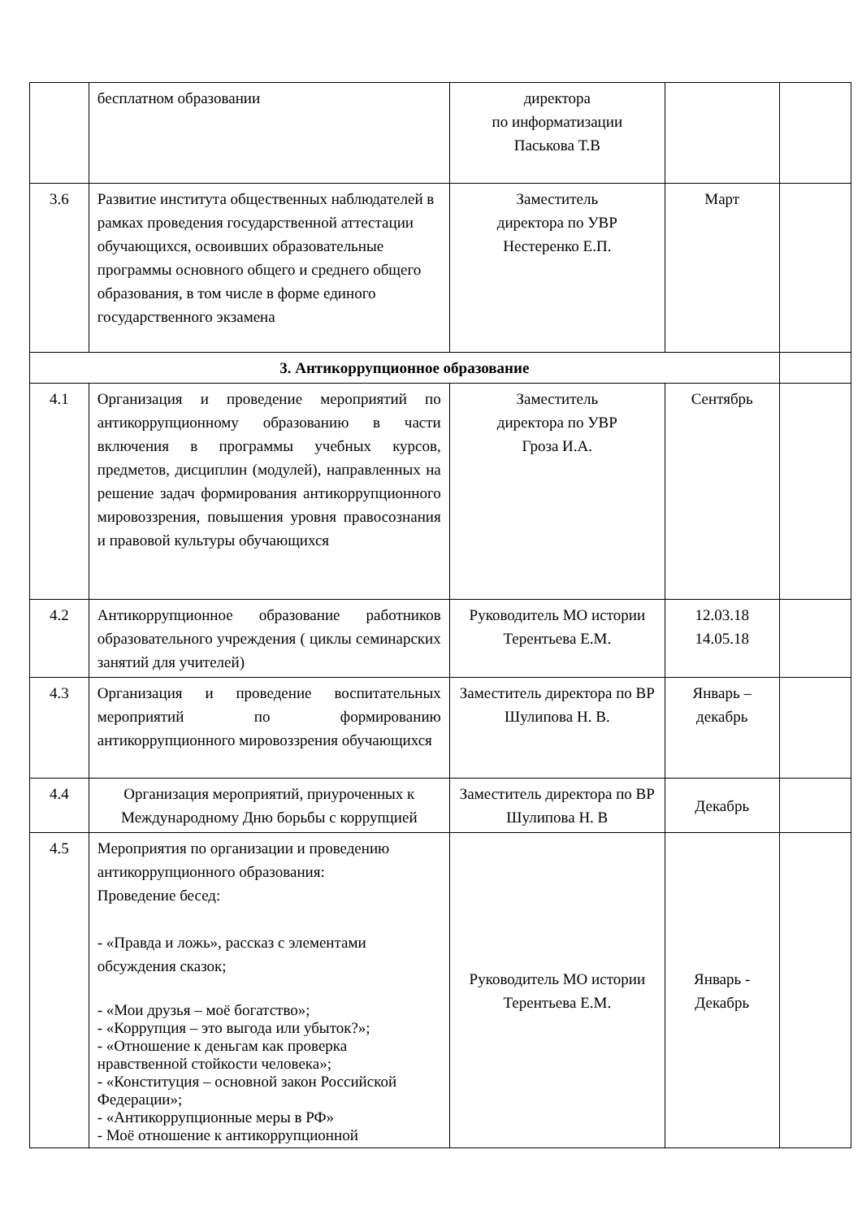| | бесплатном образовании | директора по информатизации Паськова Т.В | | |
| 3.6 | Развитие института общественных наблюдателей в рамках проведения государственной аттестации обучающихся, освоивших образовательные программы основного общего и среднего общего образования, в том числе в форме единого государственного экзамена | Заместитель директора по УВР Нестеренко Е.П. | Март | |
| 3. Антикоррупционное образование | | | | |
| 4.1 | Организация и проведение мероприятий по антикоррупционному образованию в части включения в программы учебных курсов, предметов, дисциплин (модулей), направленных на решение задач формирования антикоррупционного мировоззрения, повышения уровня правосознания и правовой культуры обучающихся | Заместитель директора по УВР Гроза И.А. | Сентябрь | |
| 4.2 | Антикоррупционное образование работников образовательного учреждения ( циклы семинарских занятий для учителей) | Руководитель МО истории Терентьева Е.М. | 12.03.18 14.05.18 | |
| 4.3 | Организация и проведение воспитательных мероприятий по формированию антикоррупционного мировоззрения обучающихся | Заместитель директора по ВР Шулипова Н. В. | Январь – декабрь | |
| 4.4 | Организация мероприятий, приуроченных к Международному Дню борьбы с коррупцией | Заместитель директора по ВР Шулипова Н. В | Декабрь | |
| 4.5 | Мероприятия по организации и проведению антикоррупционного образования: Проведение бесед: - «Правда и ложь», рассказ с элементами обсуждения сказок; - «Мои друзья – моё богатство»; - «Коррупция – это выгода или убыток?»; - «Отношение к деньгам как проверка нравственной стойкости человека»; - «Конституция – основной закон Российской Федерации»; - «Антикоррупционные меры в РФ» - Моё отношение к антикоррупционной | Руководитель МО истории Терентьева Е.М. | Январь - Декабрь | |